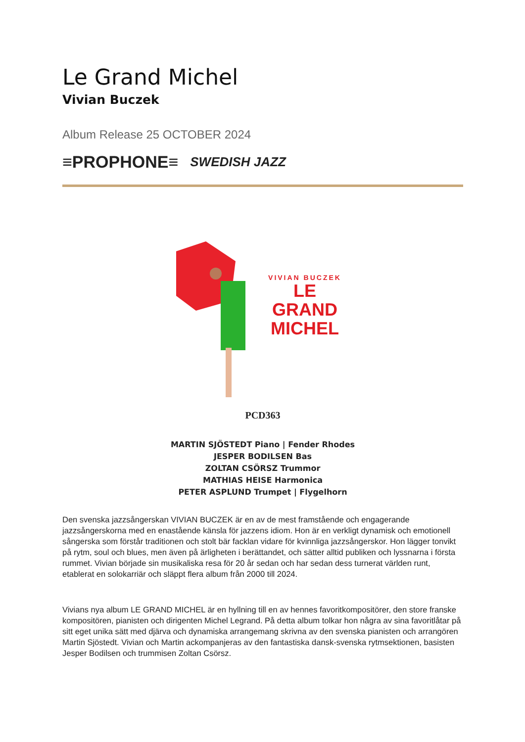Le Grand Michel
Vivian Buczek
Album Release 25 OCTOBER 2024
≡PROPHONE≡ SWEDISH JAZZ
VIVIAN BUCZEK
LE GRAND
MICHEL
PCD363
MARTIN SJÖSTEDT Piano | Fender Rhodes
JESPER BODILSEN Bas
ZOLTAN CSÖRSZ Trummor
MATHIAS HEISE Harmonica
PETER ASPLUND Trumpet | Flygelhorn
Den svenska jazzsångerskan VIVIAN BUCZEK är en av de mest framstående och engagerande jazzsångerskorna med en enastående känsla för jazzens idiom. Hon är en verkligt dynamisk och emotionell sångerska som förstår traditionen och stolt bär facklan vidare för kvinnliga jazzsångerskor. Hon lägger tonvikt på rytm, soul och blues, men även på ärligheten i berättandet, och sätter alltid publiken och lyssnarna i första rummet. Vivian började sin musikaliska resa för 20 år sedan och har sedan dess turnerat världen runt, etablerat en solokarriär och släppt flera album från 2000 till 2024.
Vivians nya album LE GRAND MICHEL är en hyllning till en av hennes favoritkompositörer, den store franske kompositören, pianisten och dirigenten Michel Legrand. På detta album tolkar hon några av sina favoritlåtar på sitt eget unika sätt med djärva och dynamiska arrangemang skrivna av den svenska pianisten och arrangören Martin Sjöstedt. Vivian och Martin ackompanjeras av den fantastiska dansk-svenska rytmsektionen, basisten Jesper Bodilsen och trummisen Zoltan Csörsz.